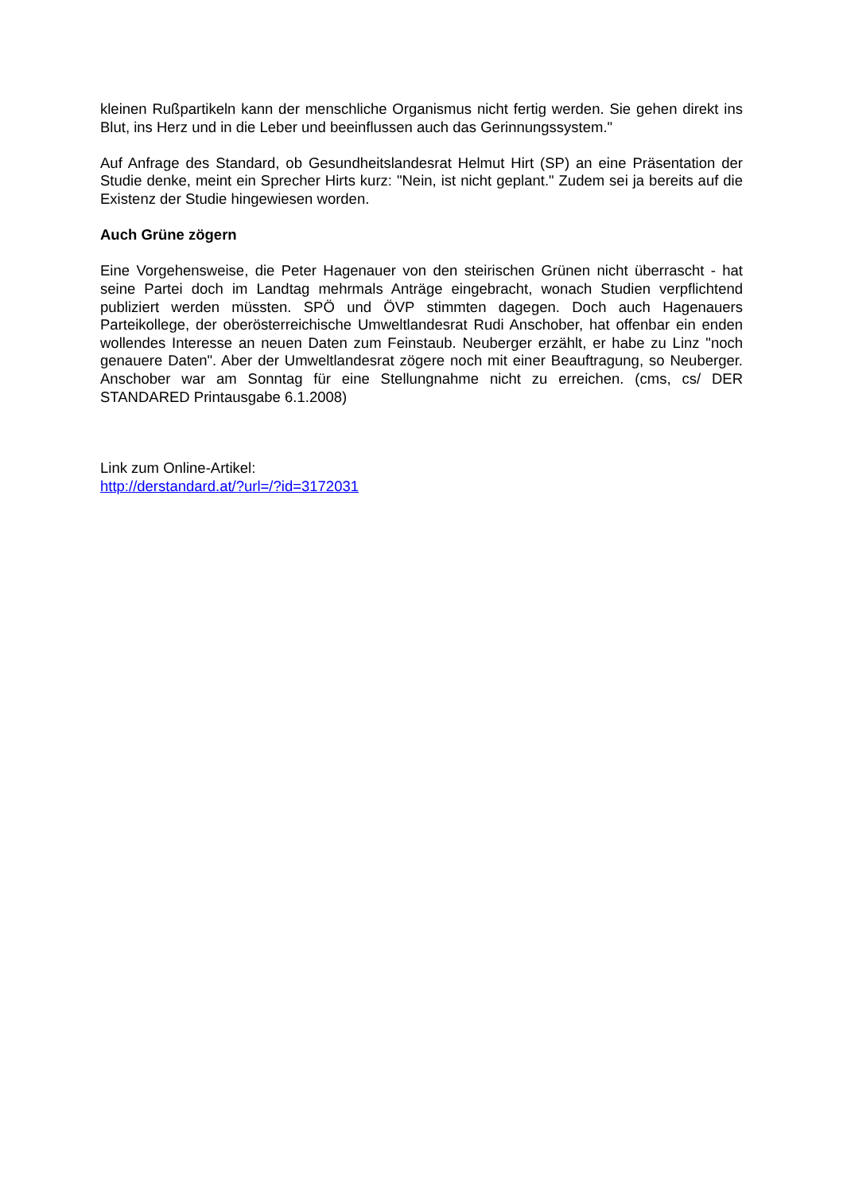kleinen Rußpartikeln kann der menschliche Organismus nicht fertig werden. Sie gehen direkt ins Blut, ins Herz und in die Leber und beeinflussen auch das Gerinnungssystem."
Auf Anfrage des Standard, ob Gesundheitslandesrat Helmut Hirt (SP) an eine Präsentation der Studie denke, meint ein Sprecher Hirts kurz: "Nein, ist nicht geplant." Zudem sei ja bereits auf die Existenz der Studie hingewiesen worden.
Auch Grüne zögern
Eine Vorgehensweise, die Peter Hagenauer von den steirischen Grünen nicht überrascht - hat seine Partei doch im Landtag mehrmals Anträge eingebracht, wonach Studien verpflichtend publiziert werden müssten. SPÖ und ÖVP stimmten dagegen. Doch auch Hagenauers Parteikollege, der oberösterreichische Umweltlandesrat Rudi Anschober, hat offenbar ein enden wollendes Interesse an neuen Daten zum Feinstaub. Neuberger erzählt, er habe zu Linz "noch genauere Daten". Aber der Umweltlandesrat zögere noch mit einer Beauftragung, so Neuberger. Anschober war am Sonntag für eine Stellungnahme nicht zu erreichen. (cms, cs/ DER STANDARED Printausgabe 6.1.2008)
Link zum Online-Artikel:
http://derstandard.at/?url=/?id=3172031